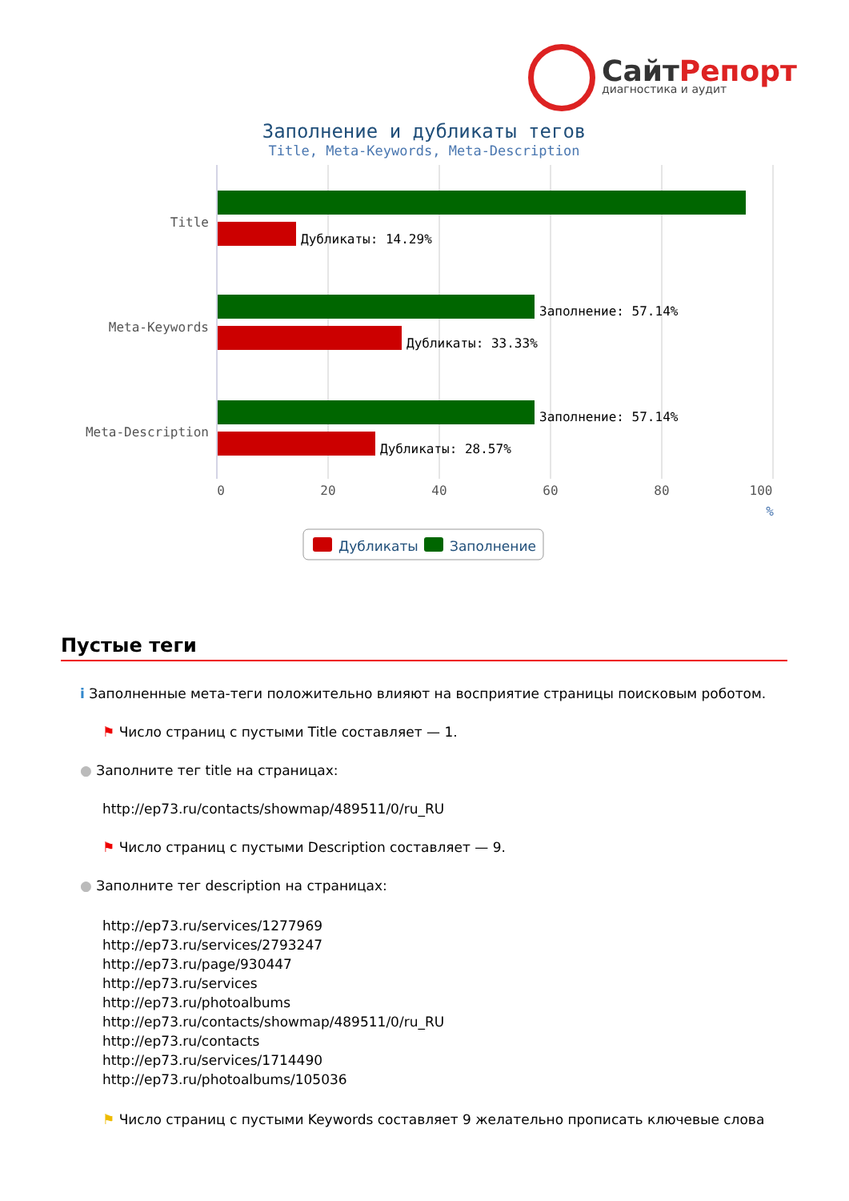СайтРепорт
диагностика и аудит
Заполнение и дубликаты тегов
Title, Meta-Keywords, Meta-Description
Title
Meta-Keywords
Meta-Description
Дубликаты: 14.29%
Заполнение: 57.14%
Дубликаты: 33.33%
Заполнение: 57.14%
Дубликаты: 28.57%
0
20
40
60
80
100
%
Дубликаты
Заполнение
Пустые теги
i Заполненные мета-теги положительно влияют на восприятие страницы поисковым роботом.
⚑ Число страниц с пустыми Title составляет — 1.
● Заполните тег title на страницах:
http://ep73.ru/contacts/showmap/489511/0/ru_RU
⚑ Число страниц с пустыми Description составляет — 9.
● Заполните тег description на страницах:
http://ep73.ru/services/1277969
http://ep73.ru/services/2793247
http://ep73.ru/page/930447
http://ep73.ru/services
http://ep73.ru/photoalbums
http://ep73.ru/contacts/showmap/489511/0/ru_RU
http://ep73.ru/contacts
http://ep73.ru/services/1714490
http://ep73.ru/photoalbums/105036
⚑ Число страниц с пустыми Keywords составляет 9 желательно прописать ключевые слова